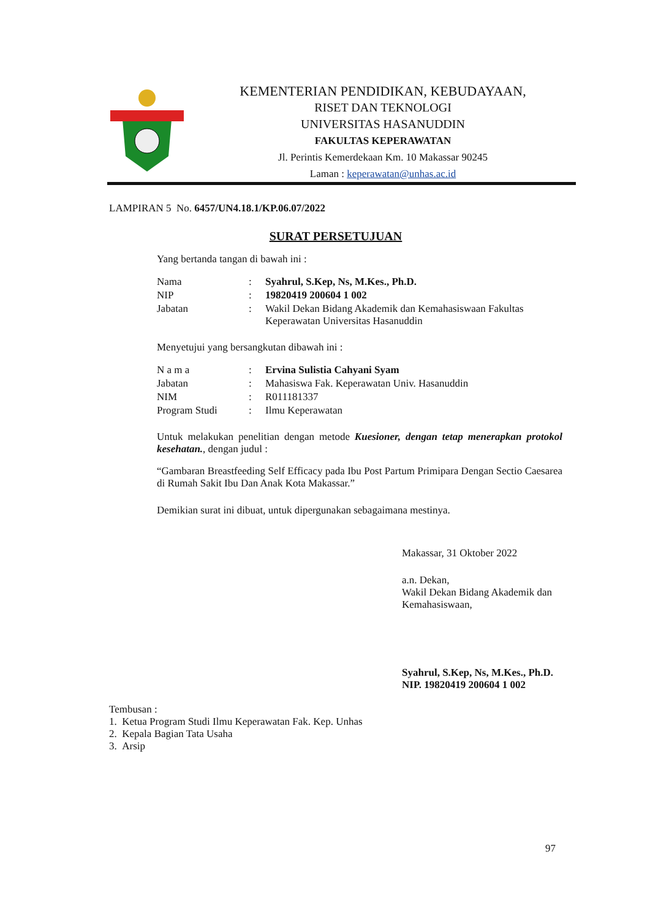KEMENTERIAN PENDIDIKAN, KEBUDAYAAN,
RISET DAN TEKNOLOGI
UNIVERSITAS HASANUDDIN
FAKULTAS KEPERAWATAN
Jl. Perintis Kemerdekaan Km. 10 Makassar 90245
Laman : keperawatan@unhas.ac.id
LAMPIRAN 5 No. 6457/UN4.18.1/KP.06.07/2022
SURAT PERSETUJUAN
Yang bertanda tangan di bawah ini :
| Nama | : | Syahrul, S.Kep, Ns, M.Kes., Ph.D. |
| NIP | : | 19820419 200604 1 002 |
| Jabatan | : | Wakil Dekan Bidang Akademik dan Kemahasiswaan Fakultas Keperawatan Universitas Hasanuddin |
Menyetujui yang bersangkutan dibawah ini :
| N a m a | : | Ervina Sulistia Cahyani Syam |
| Jabatan | : | Mahasiswa Fak. Keperawatan Univ. Hasanuddin |
| NIM | : | R011181337 |
| Program Studi | : | Ilmu Keperawatan |
Untuk melakukan penelitian dengan metode Kuesioner, dengan tetap menerapkan protokol kesehatan., dengan judul :
“Gambaran Breastfeeding Self Efficacy pada Ibu Post Partum Primipara Dengan Sectio Caesarea di Rumah Sakit Ibu Dan Anak Kota Makassar.”
Demikian surat ini dibuat, untuk dipergunakan sebagaimana mestinya.
Makassar, 31 Oktober 2022
a.n. Dekan,
Wakil Dekan Bidang Akademik dan
Kemahasiswaan,
Syahrul, S.Kep, Ns, M.Kes., Ph.D.
NIP. 19820419 200604 1 002
Tembusan :
1. Ketua Program Studi Ilmu Keperawatan Fak. Kep. Unhas
2. Kepala Bagian Tata Usaha
3. Arsip
97